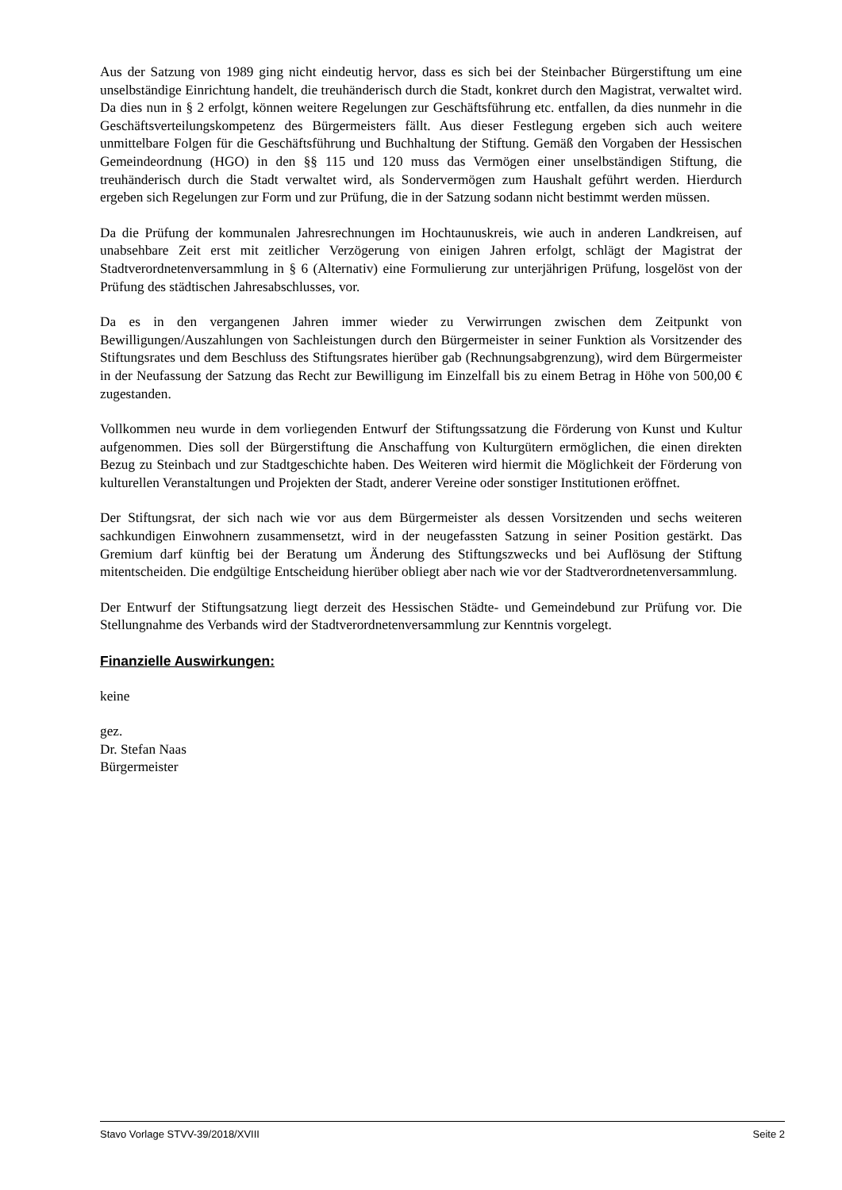Aus der Satzung von 1989 ging nicht eindeutig hervor, dass es sich bei der Steinbacher Bürger­stiftung um eine unselbständige Einrichtung handelt, die treuhänderisch durch die Stadt, konkret durch den Magistrat, verwaltet wird. Da dies nun in § 2 erfolgt, können weitere Regelungen zur Geschäftsführung etc. entfallen, da dies nunmehr in die Geschäftsverteilungskompetenz des Bür­germeisters fällt. Aus dieser Festlegung ergeben sich auch weitere unmittelbare Folgen für die Geschäftsführung und Buchhaltung der Stiftung. Gemäß den Vorgaben der Hessischen Gemein­deordnung (HGO) in den §§ 115 und 120 muss das Vermögen einer unselbständigen Stiftung, die treuhänderisch durch die Stadt verwaltet wird, als Sondervermögen zum Haushalt geführt wer­den. Hierdurch ergeben sich Regelungen zur Form und zur Prüfung, die in der Satzung sodann nicht bestimmt werden müssen.
Da die Prüfung der kommunalen Jahresrechnungen im Hochtaunuskreis, wie auch in anderen Landkreisen, auf unabsehbare Zeit erst mit zeitlicher Verzögerung von einigen Jahren erfolgt, schlägt der Magistrat der Stadtverordnetenversammlung in § 6 (Alternativ) eine Formulierung zur unterjährigen Prüfung, losgelöst von der Prüfung des städtischen Jahresabschlusses, vor.
Da es in den vergangenen Jahren immer wieder zu Verwirrungen zwischen dem Zeitpunkt von Bewilligungen/Auszahlungen von Sachleistungen durch den Bürgermeister in seiner Funktion als Vorsitzender des Stiftungsrates und dem Beschluss des Stiftungsrates hierüber gab (Rechnungs­abgrenzung), wird dem Bürgermeister in der Neufassung der Satzung das Recht zur Bewilligung im Einzelfall bis zu einem Betrag in Höhe von 500,00 € zugestanden.
Vollkommen neu wurde in dem vorliegenden Entwurf der Stiftungssatzung die Förderung von Kunst und Kultur aufgenommen. Dies soll der Bürgerstiftung die Anschaffung von Kulturgütern ermöglichen, die einen direkten Bezug zu Steinbach und zur Stadtgeschichte haben. Des Weiteren wird hiermit die Möglichkeit der Förderung von kulturellen Veranstaltungen und Projekten der Stadt, anderer Vereine oder sonstiger Institutionen eröffnet.
Der Stiftungsrat, der sich nach wie vor aus dem Bürgermeister als dessen Vorsitzenden und sechs weiteren sachkundigen Einwohnern zusammensetzt, wird in der neugefassten Satzung in seiner Position gestärkt. Das Gremium darf künftig bei der Beratung um Änderung des Stiftungszwecks und bei Auflösung der Stiftung mitentscheiden. Die endgültige Entscheidung hierüber obliegt aber nach wie vor der Stadtverordnetenversammlung.
Der Entwurf der Stiftungsatzung liegt derzeit des Hessischen Städte- und Gemeindebund zur Prü­fung vor. Die Stellungnahme des Verbands wird der Stadtverordnetenversammlung zur Kenntnis vorgelegt.
Finanzielle Auswirkungen:
keine
gez.
Dr. Stefan Naas
Bürgermeister
Stavo Vorlage STVV-39/2018/XVIII Seite 2